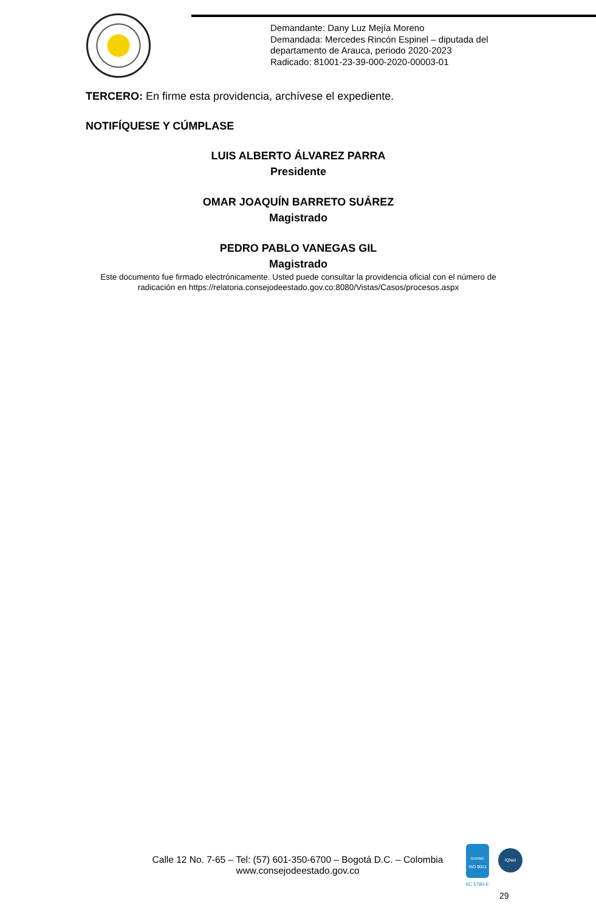Demandante: Dany Luz Mejía Moreno
Demandada: Mercedes Rincón Espinel – diputada del
departamento de Arauca, periodo 2020-2023
Radicado: 81001-23-39-000-2020-00003-01
TERCERO: En firme esta providencia, archívese el expediente.
NOTIFÍQUESE Y CÚMPLASE
LUIS ALBERTO ÁLVAREZ PARRA
Presidente
OMAR JOAQUÍN BARRETO SUÁREZ
Magistrado
PEDRO PABLO VANEGAS GIL
Magistrado
Este documento fue firmado electrónicamente. Usted puede consultar la providencia oficial con el número de radicación en https://relatoria.consejodeestado.gov.co:8080/Vistas/Casos/procesos.aspx
Calle 12 No. 7-65 – Tel: (57) 601-350-6700 – Bogotá D.C. – Colombia
www.consejodeestado.gov.co
icontec
ISO 9001
IQNet
SC 5780-6
29